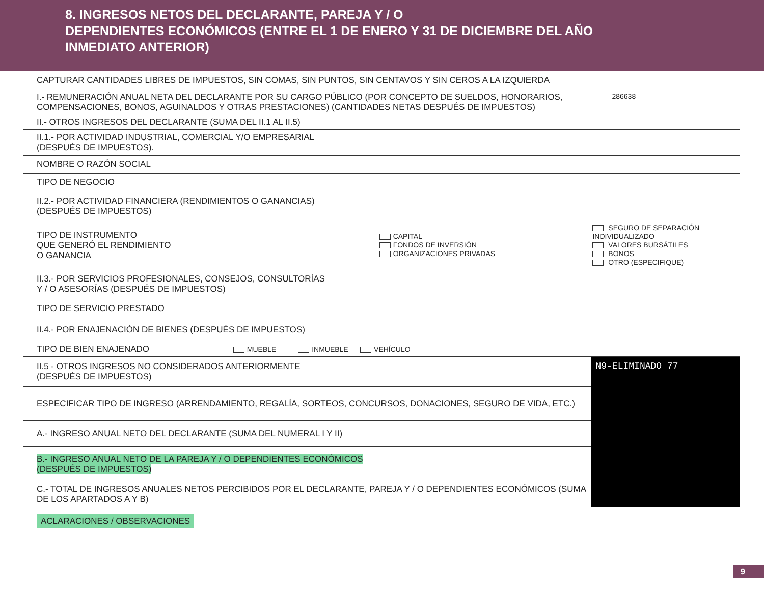8. INGRESOS NETOS DEL DECLARANTE, PAREJA Y / O
DEPENDIENTES ECONÓMICOS (ENTRE EL 1 DE ENERO Y 31 DE DICIEMBRE DEL AÑO
INMEDIATO ANTERIOR)
| CAPTURAR CANTIDADES LIBRES DE IMPUESTOS, SIN COMAS, SIN PUNTOS, SIN CENTAVOS Y SIN CEROS A LA IZQUIERDA | | | |
| I.- REMUNERACIÓN ANUAL NETA DEL DECLARANTE POR SU CARGO PÚBLICO (POR CONCEPTO DE SUELDOS, HONORARIOS, COMPENSACIONES, BONOS, AGUINALDOS Y OTRAS PRESTACIONES) (CANTIDADES NETAS DESPUÉS DE IMPUESTOS) | | | 286638 |
| II.- OTROS INGRESOS DEL DECLARANTE (SUMA DEL II.1 AL II.5) | | | |
| II.1.- POR ACTIVIDAD INDUSTRIAL, COMERCIAL Y/O EMPRESARIAL (DESPUÉS DE IMPUESTOS). | | | |
| NOMBRE O RAZÓN SOCIAL | | | |
| TIPO DE NEGOCIO | | | |
| II.2.- POR ACTIVIDAD FINANCIERA (RENDIMIENTOS O GANANCIAS) (DESPUÉS DE IMPUESTOS) | | | |
| TIPO DE INSTRUMENTO QUE GENERÓ EL RENDIMIENTO O GANANCIA | | CAPITAL FONDOS DE INVERSIÓN ORGANIZACIONES PRIVADAS | SEGURO DE SEPARACIÓN INDIVIDUALIZADO VALORES BURSÁTILES BONOS OTRO (ESPECIFIQUE) |
| II.3.- POR SERVICIOS PROFESIONALES, CONSEJOS, CONSULTORÍAS Y / O ASESORÍAS (DESPUÉS DE IMPUESTOS) | | | |
| TIPO DE SERVICIO PRESTADO | | | |
| II.4.- POR ENAJENACIÓN DE BIENES (DESPUÉS DE IMPUESTOS) | | | |
| TIPO DE BIEN ENAJENADO MUEBLE INMUEBLE VEHÍCULO | | | |
| II.5 - OTROS INGRESOS NO CONSIDERADOS ANTERIORMENTE (DESPUÉS DE IMPUESTOS) | | | N9-ELIMINADO 77 |
| ESPECIFICAR TIPO DE INGRESO (ARRENDAMIENTO, REGALÍA, SORTEOS, CONCURSOS, DONACIONES, SEGURO DE VIDA, ETC.) | | | |
| A.- INGRESO ANUAL NETO DEL DECLARANTE (SUMA DEL NUMERAL I Y II) | | | |
| B.- INGRESO ANUAL NETO DE LA PAREJA Y / O DEPENDIENTES ECONÓMICOS (DESPUÉS DE IMPUESTOS) | | | |
| C.- TOTAL DE INGRESOS ANUALES NETOS PERCIBIDOS POR EL DECLARANTE, PAREJA Y / O DEPENDIENTES ECONÓMICOS (SUMA DE LOS APARTADOS A Y B) | | | |
| ACLARACIONES / OBSERVACIONES | | | |
9